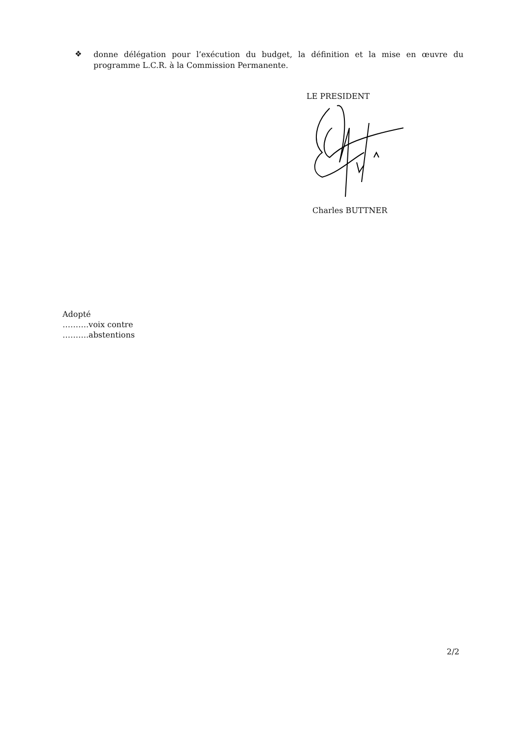❖
donne délégation pour l’exécution du budget, la définition et la mise en œuvre du programme L.C.R. à la Commission Permanente.
LE PRESIDENT
Charles BUTTNER
Adopté
……….voix contre
……….abstentions
2/2